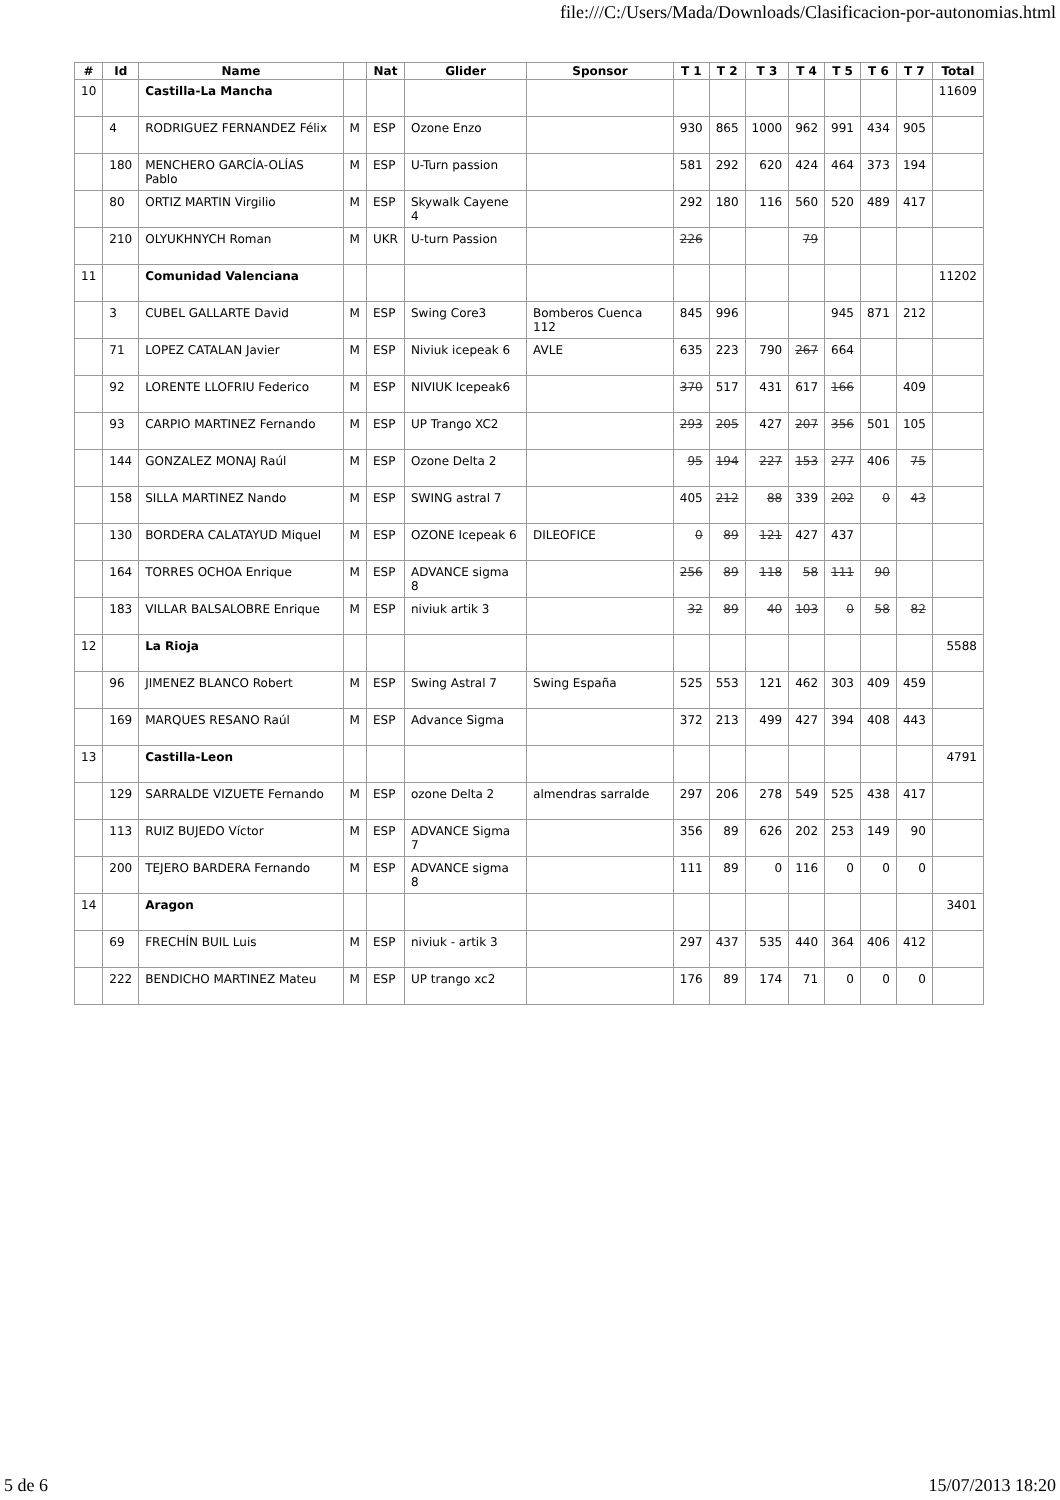file:///C:/Users/Mada/Downloads/Clasificacion-por-autonomias.html
| # | Id | Name | | Nat | Glider | Sponsor | T 1 | T 2 | T 3 | T 4 | T 5 | T 6 | T 7 | Total |
| --- | --- | --- | --- | --- | --- | --- | --- | --- | --- | --- | --- | --- | --- | --- |
| 10 | | Castilla-La Mancha | | | | | | | | | | | | 11609 |
| | 4 | RODRIGUEZ FERNANDEZ Félix | M | ESP | Ozone Enzo | | 930 | 865 | 1000 | 962 | 991 | 434 | 905 | |
| | 180 | MENCHERO GARCÍA-OLÍAS Pablo | M | ESP | U-Turn passion | | 581 | 292 | 620 | 424 | 464 | 373 | 194 | |
| | 80 | ORTIZ MARTIN Virgilio | M | ESP | Skywalk Cayene 4 | | 292 | 180 | 116 | 560 | 520 | 489 | 417 | |
| | 210 | OLYUKHNYCH Roman | M | UKR | U-turn Passion | | 226 | | | 79 | | | | |
| 11 | | Comunidad Valenciana | | | | | | | | | | | | 11202 |
| | 3 | CUBEL GALLARTE David | M | ESP | Swing Core3 | Bomberos Cuenca 112 | 845 | 996 | | | 945 | 871 | 212 | |
| | 71 | LOPEZ CATALAN Javier | M | ESP | Niviuk icepeak 6 | AVLE | 635 | 223 | 790 | 267 | 664 | | | |
| | 92 | LORENTE LLOFRIU Federico | M | ESP | NIVIUK Icepeak6 | | 370 | 517 | 431 | 617 | 166 | | 409 | |
| | 93 | CARPIO MARTINEZ Fernando | M | ESP | UP Trango XC2 | | 293 | 205 | 427 | 207 | 356 | 501 | 105 | |
| | 144 | GONZALEZ MONAJ Raúl | M | ESP | Ozone Delta 2 | | 95 | 194 | 227 | 153 | 277 | 406 | 75 | |
| | 158 | SILLA MARTINEZ Nando | M | ESP | SWING astral 7 | | 405 | 212 | 88 | 339 | 202 | 0 | 43 | |
| | 130 | BORDERA CALATAYUD Miquel | M | ESP | OZONE Icepeak 6 | DILEOFICE | 0 | 89 | 121 | 427 | 437 | | | |
| | 164 | TORRES OCHOA Enrique | M | ESP | ADVANCE sigma 8 | | 256 | 89 | 118 | 58 | 111 | 90 | | |
| | 183 | VILLAR BALSALOBRE Enrique | M | ESP | niviuk artik 3 | | 32 | 89 | 40 | 103 | 0 | 58 | 82 | |
| 12 | | La Rioja | | | | | | | | | | | | 5588 |
| | 96 | JIMENEZ BLANCO Robert | M | ESP | Swing Astral 7 | Swing España | 525 | 553 | 121 | 462 | 303 | 409 | 459 | |
| | 169 | MARQUES RESANO Raúl | M | ESP | Advance Sigma | | 372 | 213 | 499 | 427 | 394 | 408 | 443 | |
| 13 | | Castilla-Leon | | | | | | | | | | | | 4791 |
| | 129 | SARRALDE VIZUETE Fernando | M | ESP | ozone Delta 2 | almendras sarralde | 297 | 206 | 278 | 549 | 525 | 438 | 417 | |
| | 113 | RUIZ BUJEDO Víctor | M | ESP | ADVANCE Sigma 7 | | 356 | 89 | 626 | 202 | 253 | 149 | 90 | |
| | 200 | TEJERO BARDERA Fernando | M | ESP | ADVANCE sigma 8 | | 111 | 89 | 0 | 116 | 0 | 0 | 0 | |
| 14 | | Aragon | | | | | | | | | | | | 3401 |
| | 69 | FRECHÍN BUIL Luis | M | ESP | niviuk - artik 3 | | 297 | 437 | 535 | 440 | 364 | 406 | 412 | |
| | 222 | BENDICHO MARTINEZ Mateu | M | ESP | UP trango xc2 | | 176 | 89 | 174 | 71 | 0 | 0 | 0 | |
5 de 6 15/07/2013 18:20